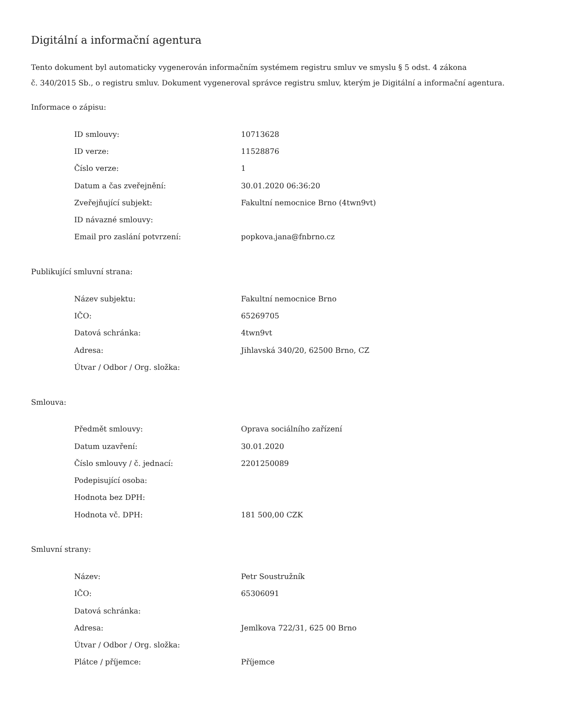Digitální a informační agentura
Tento dokument byl automaticky vygenerován informačním systémem registru smluv ve smyslu § 5 odst. 4 zákona
č. 340/2015 Sb., o registru smluv. Dokument vygeneroval správce registru smluv, kterým je Digitální a informační agentura.
Informace o zápisu:
| ID smlouvy: | 10713628 |
| ID verze: | 11528876 |
| Číslo verze: | 1 |
| Datum a čas zveřejnění: | 30.01.2020 06:36:20 |
| Zveřejňující subjekt: | Fakultní nemocnice Brno (4twn9vt) |
| ID návazné smlouvy: | |
| Email pro zaslání potvrzení: | popkova.jana@fnbrno.cz |
Publikující smluvní strana:
| Název subjektu: | Fakultní nemocnice Brno |
| IČO: | 65269705 |
| Datová schránka: | 4twn9vt |
| Adresa: | Jihlavská 340/20, 62500 Brno, CZ |
| Útvar / Odbor / Org. složka: | |
Smlouva:
| Předmět smlouvy: | Oprava sociálního zařízení |
| Datum uzavření: | 30.01.2020 |
| Číslo smlouvy / č. jednací: | 2201250089 |
| Podepisující osoba: | |
| Hodnota bez DPH: | |
| Hodnota vč. DPH: | 181 500,00 CZK |
Smluvní strany:
| Název: | Petr Soustružník |
| IČO: | 65306091 |
| Datová schránka: | |
| Adresa: | Jemlkova 722/31, 625 00 Brno |
| Útvar / Odbor / Org. složka: | |
| Plátce / příjemce: | Příjemce |